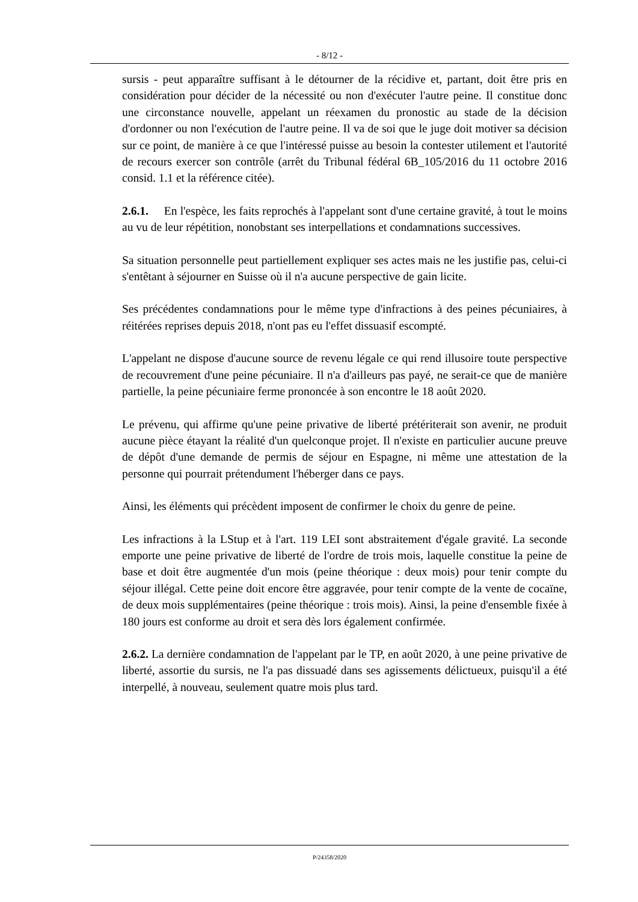- 8/12 -
sursis - peut apparaître suffisant à le détourner de la récidive et, partant, doit être pris en considération pour décider de la nécessité ou non d'exécuter l'autre peine. Il constitue donc une circonstance nouvelle, appelant un réexamen du pronostic au stade de la décision d'ordonner ou non l'exécution de l'autre peine. Il va de soi que le juge doit motiver sa décision sur ce point, de manière à ce que l'intéressé puisse au besoin la contester utilement et l'autorité de recours exercer son contrôle (arrêt du Tribunal fédéral 6B_105/2016 du 11 octobre 2016 consid. 1.1 et la référence citée).
2.6.1. En l'espèce, les faits reprochés à l'appelant sont d'une certaine gravité, à tout le moins au vu de leur répétition, nonobstant ses interpellations et condamnations successives.
Sa situation personnelle peut partiellement expliquer ses actes mais ne les justifie pas, celui-ci s'entêtant à séjourner en Suisse où il n'a aucune perspective de gain licite.
Ses précédentes condamnations pour le même type d'infractions à des peines pécuniaires, à réitérées reprises depuis 2018, n'ont pas eu l'effet dissuasif escompté.
L'appelant ne dispose d'aucune source de revenu légale ce qui rend illusoire toute perspective de recouvrement d'une peine pécuniaire. Il n'a d'ailleurs pas payé, ne serait-ce que de manière partielle, la peine pécuniaire ferme prononcée à son encontre le 18 août 2020.
Le prévenu, qui affirme qu'une peine privative de liberté prétériterait son avenir, ne produit aucune pièce étayant la réalité d'un quelconque projet. Il n'existe en particulier aucune preuve de dépôt d'une demande de permis de séjour en Espagne, ni même une attestation de la personne qui pourrait prétendument l'héberger dans ce pays.
Ainsi, les éléments qui précèdent imposent de confirmer le choix du genre de peine.
Les infractions à la LStup et à l'art. 119 LEI sont abstraitement d'égale gravité. La seconde emporte une peine privative de liberté de l'ordre de trois mois, laquelle constitue la peine de base et doit être augmentée d'un mois (peine théorique : deux mois) pour tenir compte du séjour illégal. Cette peine doit encore être aggravée, pour tenir compte de la vente de cocaïne, de deux mois supplémentaires (peine théorique : trois mois). Ainsi, la peine d'ensemble fixée à 180 jours est conforme au droit et sera dès lors également confirmée.
2.6.2. La dernière condamnation de l'appelant par le TP, en août 2020, à une peine privative de liberté, assortie du sursis, ne l'a pas dissuadé dans ses agissements délictueux, puisqu'il a été interpellé, à nouveau, seulement quatre mois plus tard.
P/24358/2020